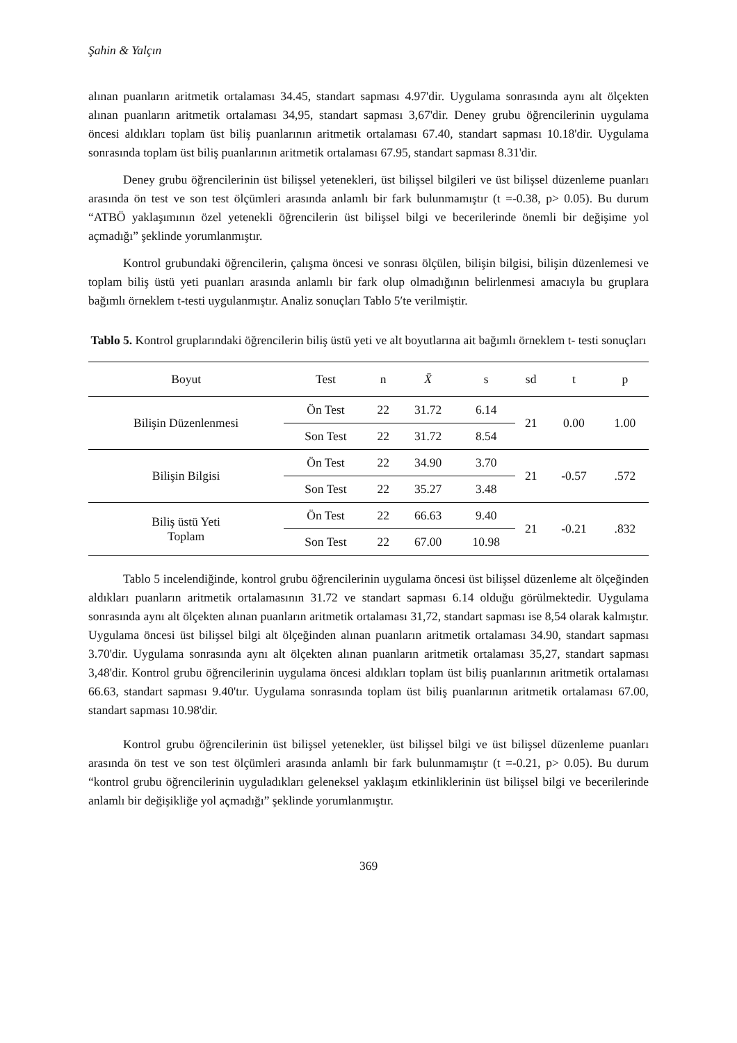Şahin & Yalçın
alınan puanların aritmetik ortalaması 34.45, standart sapması 4.97'dir. Uygulama sonrasında aynı alt ölçekten alınan puanların aritmetik ortalaması 34,95, standart sapması 3,67'dir. Deney grubu öğrencilerinin uygulama öncesi aldıkları toplam üst biliş puanlarının aritmetik ortalaması 67.40, standart sapması 10.18'dir. Uygulama sonrasında toplam üst biliş puanlarının aritmetik ortalaması 67.95, standart sapması 8.31'dir.
Deney grubu öğrencilerinin üst bilişsel yetenekleri, üst bilişsel bilgileri ve üst bilişsel düzenleme puanları arasında ön test ve son test ölçümleri arasında anlamlı bir fark bulunmamıştır (t =-0.38, p> 0.05). Bu durum “ATBÖ yaklaşımının özel yetenekli öğrencilerin üst bilişsel bilgi ve becerilerinde önemli bir değişime yol açmadığı” şeklinde yorumlanmıştır.
Kontrol grubundaki öğrencilerin, çalışma öncesi ve sonrası ölçülen, bilişin bilgisi, bilişin düzenlemesi ve toplam biliş üstü yeti puanları arasında anlamlı bir fark olup olmadığının belirlenmesi amacıyla bu gruplara bağımlı örneklem t-testi uygulanmıştır. Analiz sonuçları Tablo 5′te verilmiştir.
Tablo 5. Kontrol gruplarındaki öğrencilerin biliş üstü yeti ve alt boyutlarına ait bağımlı örneklem t- testi sonuçları
| Boyut | Test | n | X̄ | s | sd | t | p |
| --- | --- | --- | --- | --- | --- | --- | --- |
| Bilişin Düzenlenmesi | Ön Test | 22 | 31.72 | 6.14 | 21 | 0.00 | 1.00 |
| | Son Test | 22 | 31.72 | 8.54 | | | |
| Bilişin Bilgisi | Ön Test | 22 | 34.90 | 3.70 | 21 | -0.57 | .572 |
| | Son Test | 22 | 35.27 | 3.48 | | | |
| Biliş üstü Yeti Toplam | Ön Test | 22 | 66.63 | 9.40 | 21 | -0.21 | .832 |
| | Son Test | 22 | 67.00 | 10.98 | | | |
Tablo 5 incelendiğinde, kontrol grubu öğrencilerinin uygulama öncesi üst bilişsel düzenleme alt ölçeğinden aldıkları puanların aritmetik ortalamasının 31.72 ve standart sapması 6.14 olduğu görülmektedir. Uygulama sonrasında aynı alt ölçekten alınan puanların aritmetik ortalaması 31,72, standart sapması ise 8,54 olarak kalmıştır. Uygulama öncesi üst bilişsel bilgi alt ölçeğinden alınan puanların aritmetik ortalaması 34.90, standart sapması 3.70'dir. Uygulama sonrasında aynı alt ölçekten alınan puanların aritmetik ortalaması 35,27, standart sapması 3,48'dir. Kontrol grubu öğrencilerinin uygulama öncesi aldıkları toplam üst biliş puanlarının aritmetik ortalaması 66.63, standart sapması 9.40'tır. Uygulama sonrasında toplam üst biliş puanlarının aritmetik ortalaması 67.00, standart sapması 10.98'dir.
Kontrol grubu öğrencilerinin üst bilişsel yetenekler, üst bilişsel bilgi ve üst bilişsel düzenleme puanları arasında ön test ve son test ölçümleri arasında anlamlı bir fark bulunmamıştır (t =-0.21, p> 0.05). Bu durum “kontrol grubu öğrencilerinin uyguladıkları geleneksel yaklaşım etkinliklerinin üst bilişsel bilgi ve becerilerinde anlamlı bir değişikliğe yol açmadığı” şeklinde yorumlanmıştır.
369